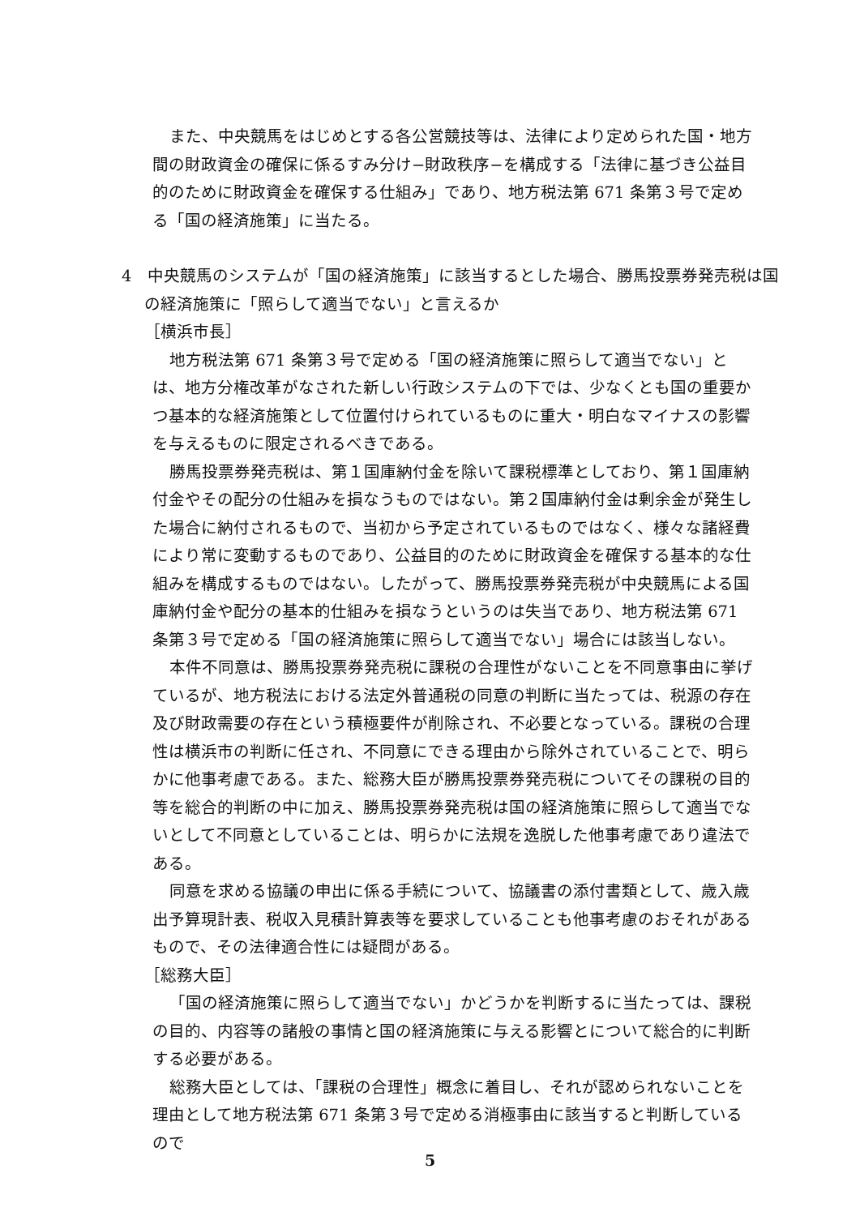また、中央競馬をはじめとする各公営競技等は、法律により定められた国・地方間の財政資金の確保に係るすみ分け−財政秩序−を構成する「法律に基づき公益目的のために財政資金を確保する仕組み」であり、地方税法第 671 条第３号で定める「国の経済施策」に当たる。
4　中央競馬のシステムが「国の経済施策」に該当するとした場合、勝馬投票券発売税は国の経済施策に「照らして適当でない」と言えるか
［横浜市長］
地方税法第 671 条第３号で定める「国の経済施策に照らして適当でない」とは、地方分権改革がなされた新しい行政システムの下では、少なくとも国の重要かつ基本的な経済施策として位置付けられているものに重大・明白なマイナスの影響を与えるものに限定されるべきである。
勝馬投票券発売税は、第１国庫納付金を除いて課税標準としており、第１国庫納付金やその配分の仕組みを損なうものではない。第２国庫納付金は剰余金が発生した場合に納付されるもので、当初から予定されているものではなく、様々な諸経費により常に変動するものであり、公益目的のために財政資金を確保する基本的な仕組みを構成するものではない。したがって、勝馬投票券発売税が中央競馬による国庫納付金や配分の基本的仕組みを損なうというのは失当であり、地方税法第 671 条第３号で定める「国の経済施策に照らして適当でない」場合には該当しない。
本件不同意は、勝馬投票券発売税に課税の合理性がないことを不同意事由に挙げているが、地方税法における法定外普通税の同意の判断に当たっては、税源の存在及び財政需要の存在という積極要件が削除され、不必要となっている。課税の合理性は横浜市の判断に任され、不同意にできる理由から除外されていることで、明らかに他事考慮である。また、総務大臣が勝馬投票券発売税についてその課税の目的等を総合的判断の中に加え、勝馬投票券発売税は国の経済施策に照らして適当でないとして不同意としていることは、明らかに法規を逸脱した他事考慮であり違法である。
同意を求める協議の申出に係る手続について、協議書の添付書類として、歳入歳出予算現計表、税収入見積計算表等を要求していることも他事考慮のおそれがあるもので、その法律適合性には疑問がある。
［総務大臣］
「国の経済施策に照らして適当でない」かどうかを判断するに当たっては、課税の目的、内容等の諸般の事情と国の経済施策に与える影響とについて総合的に判断する必要がある。
総務大臣としては、「課税の合理性」概念に着目し、それが認められないことを理由として地方税法第 671 条第３号で定める消極事由に該当すると判断しているので
5